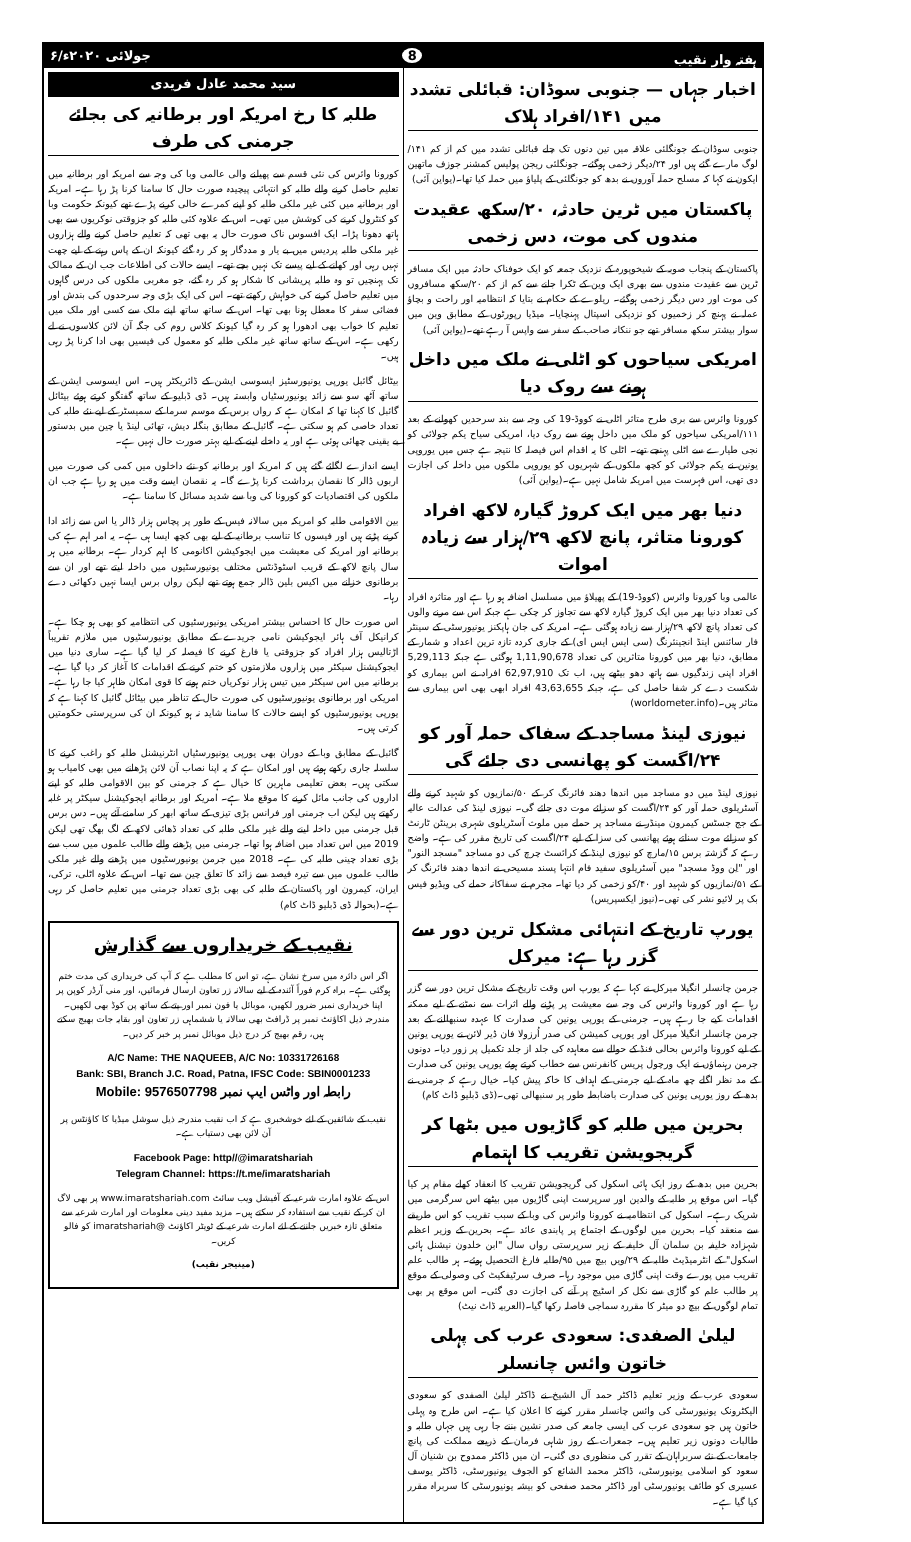۶/جولائی ۲۰۲۰ء 8 ہفتہ وار نقیب
اخبار جہاں — جنوبی سوڈان: قبائلی تشدد میں ۱۴۱/افراد ہلاک
جنوبی سوڈان کے جونگلئی علاقہ میں تین دنوں تک چلے قبائلی تشدد میں کم از کم ۱۴۱/لوگ مارے گئے ہیں اور ۲۴/دیگر زخمی ہوگئے۔ جونگلئی ریجن پولیس کمشنر جوزف ماتھین ایکون نے کہا کہ مسلح حملہ آوروں نے بدھ کو جونگلئی کے پلیاؤ میں حملہ کیا تھا۔(یواین آئی)
پاکستان میں ٹرین حادثہ، ۲۰/سکھ عقیدت مندوں کی موت، دس زخمی
پاکستان کے پنجاب صوبہ کے شیخوپورہ کے نزدیک جمعہ کو ایک خوفناک حادثہ میں ایک مسافر ٹرین سے عقیدت مندوں سے بھری ایک وین کے ٹکرا جانے سے کم از کم ۲۰/سکھ مسافروں کی موت اور دس دیگر زخمی ہوگئے۔ ریلوے کے حکام نے بتایا کہ انتظامیہ اور راحت و بچاؤ عملہ نے پہنچ کر زخمیوں کو نزدیکی اسپتال پہنچایا۔ میڈیا رپورٹوں کے مطابق وین میں سوار بیشتر سکھ مسافر تھے جو ننکانہ صاحب کے سفر سے واپس آ رہے تھے۔(یواین آئی)
امریکی سیاحوں کو اٹلی نے ملک میں داخل ہونے سے روک دیا
کورونا وائرس سے بری طرح متاثر اٹلی نے کووڈ-19 کی وجہ سے بند سرحدیں کھولنے کے بعد ۱۱۱/امریکی سیاحوں کو ملک میں داخل ہونے سے روک دیا، امریکی سیاح یکم جولائی کو نجی طیارے سے اٹلی پہنچے تھے۔ اٹلی کا یہ اقدام اس فیصلہ کا نتیجہ ہے جس میں یوروپی یونین نے یکم جولائی کو کچھ ملکوں کے شہریوں کو یوروپی ملکوں میں داخلہ کی اجازت دی تھی، اس فہرست میں امریکہ شامل نہیں ہے۔(یواین آئی)
دنیا بھر میں ایک کروڑ گیارہ لاکھ افراد کورونا متاثر، پانچ لاکھ ۲۹/ہزار سے زیادہ اموات
عالمی وبا کورونا وائرس (کووڈ-19) کے پھیلاؤ میں مسلسل اضافہ ہو رہا ہے اور متاثرہ افراد کی تعداد دنیا بھر میں ایک کروڑ گیارہ لاکھ سے تجاوز کر چکی ہے جبکہ اس سے مرنے والوں کی تعداد پانچ لاکھ ۲۹/ہزار سے زیادہ ہوگئی ہے۔ امریکہ کی جان ہاپکنز یونیورسٹی کے سینٹر فار سائنس اینڈ انجینئرنگ (سی ایس ایس ای) کے جاری کردہ تازہ ترین اعداد و شمار کے مطابق، دنیا بھر میں کورونا متاثرین کی تعداد 1,11,90,678 ہوگئی ہے جبکہ 5,29,113 افراد اپنی زندگیوں سے ہاتھ دھو بیٹھے ہیں، اب تک 62,97,910 افراد نے اس بیماری کو شکست دے کر شفا حاصل کی ہے، جبکہ 43,63,655 افراد ابھی بھی اس بیماری سے متاثر ہیں۔(worldometer.info)
نیوزی لینڈ مساجد کے سفاک حملہ آور کو ۲۴/اگست کو پھانسی دی جائے گی
نیوزی لینڈ میں دو مساجد میں اندھا دھند فائرنگ کر کے ۵۰/نمازیوں کو شہید کرنے والے آسٹریلوی حملہ آور کو ۲۴/اگست کو سزائے موت دی جائے گی۔ نیوزی لینڈ کی عدالت عالیہ کے جج جسٹس کیمرون مینڈر نے مساجد پر حملے میں ملوث آسٹریلوی شہری برینٹن ٹارنٹ کو سزائے موت سناتے ہوئے پھانسی کی سزا کے لیے ۲۴/اگست کی تاریخ مقرر کی ہے۔ واضح رہے کہ گزشتہ برس ۱۵/مارچ کو نیوزی لینڈ کے کرائسٹ چرچ کی دو مساجد "مسجد النور" اور "لِن ووڈ مسجد" میں آسٹریلوی سفید فام انتہا پسند مسیحی نے اندھا دھند فائرنگ کر کے ۵۱/نمازیوں کو شہید اور ۴۰/کو زخمی کر دیا تھا۔ مجرم نے سفاکانہ حملے کی ویڈیو فیس بک پر لائیو نشر کی تھی۔(نیوز ایکسپریس)
یورپ تاریخ کے انتہائی مشکل ترین دور سے گزر رہا ہے: میرکل
جرمن چانسلر انگیلا میرکل نے کہا ہے کہ یورپ اس وقت تاریخ کے مشکل ترین دور سے گزر رہا ہے اور کورونا وائرس کی وجہ سے معیشت پر پڑنے والے اثرات سے نمٹنے کے لیے ممکنہ اقدامات کیے جا رہے ہیں۔ جرمنی کے یورپی یونین کی صدارت کا عہدہ سنبھالنے کے بعد جرمن چانسلر انگیلا میرکل اور یورپی کمیشن کی صدر اُرزولا فان ڈیر لائن نے یورپی یونین کے لیے کورونا وائرس بحالی فنڈ کے حوالے سے معاہدہ کی جلد از جلد تکمیل پر زور دیا۔ دونوں جرمن رہنماؤں نے ایک ورچول پریس کانفرنس سے خطاب کرتے ہوئے یورپی یونین کی صدارت کے مد نظر اگلے چھ ماہ کے لیے جرمنی کے اہداف کا خاکہ پیش کیا۔ خیال رہے کہ جرمنی نے بدھ کے روز یورپی یونین کی صدارت باضابطہ طور پر سنبھالی تھی۔(ڈی ڈبلیو ڈاٹ کام)
بحرین میں طلبہ کو گاڑیوں میں بٹھا کر گریجویشن تقریب کا اہتمام
بحرین میں بدھ کے روز ایک ہائی اسکول کی گریجویشن تقریب کا انعقاد کھلے مقام پر کیا گیا۔ اس موقع پر طلبہ کے والدین اور سرپرست اپنی گاڑیوں میں بیٹھے اس سرگرمی میں شریک رہے۔ اسکول کی انتظامیہ نے کورونا وائرس کی وبا کے سبب تقریب کو اس طریقے سے منعقد کیا۔ بحرین میں لوگوں کے اجتماع پر پابندی عائد ہے۔ بحرین کے وزیر اعظم شہزادہ خلیفہ بن سلمان آل خلیفہ کے زیر سرپرستی رواں سال "ابن خلدون نیشنل ہائی اسکول" کے انٹرمیڈیٹ طلبہ کے ۲۹/ویں بیچ میں ۹۵/طلبہ فارغ التحصیل ہوئے۔ ہر طالب علم تقریب میں پورے وقت اپنی گاڑی میں موجود رہا۔ صرف سرٹیفکیٹ کی وصولی کے موقع پر طالب علم کو گاڑی سے نکل کر اسٹیج پر آنے کی اجازت دی گئی۔ اس موقع پر بھی تمام لوگوں کے بیچ دو میٹر کا مقررہ سماجی فاصلہ رکھا گیا۔(العربیہ ڈاٹ نیٹ)
لیلیٰ الصفدی: سعودی عرب کی پہلی خاتون وائس چانسلر
سعودی عرب کے وزیر تعلیم ڈاکٹر حمد آل الشیخ نے ڈاکٹر لیلیٰ الصفدی کو سعودی الیکٹرونک یونیورسٹی کی وائس چانسلر مقرر کرنے کا اعلان کیا ہے۔ اس طرح وہ پہلی خاتون ہیں جو سعودی عرب کی ایسی جامعہ کی صدر نشین بننے جا رہی ہیں جہاں طلبہ و طالبات دونوں زیر تعلیم ہیں۔ جمعرات کے روز شاہی فرمان کے ذریعے مملکت کی پانچ جامعات کے نئے سربراہان کے تقرر کی منظوری دی گئی۔ ان میں ڈاکٹر ممدوح بن شنیان آل سعود کو اسلامی یونیورسٹی، ڈاکٹر محمد الشائع کو الجوف یونیورسٹی، ڈاکٹر یوسف عسیری کو طائف یونیورسٹی اور ڈاکٹر محمد صفحی کو بیشہ یونیورسٹی کا سربراہ مقرر کیا گیا ہے۔
سید محمد عادل فریدی
طلبہ کا رخ امریکہ اور برطانیہ کی بجائے جرمنی کی طرف
کورونا وائرس کی نئی قسم سے پھیلنے والی عالمی وبا کی وجہ سے امریکہ اور برطانیہ میں تعلیم حاصل کرنے والے طلبہ کو انتہائی پیچیدہ صورت حال کا سامنا کرنا پڑ رہا ہے۔ امریکہ اور برطانیہ میں کئی غیر ملکی طلبہ کو اپنے کمرے خالی کرنے پڑے تھے کیونکہ حکومت وبا کو کنٹرول کرنے کی کوشش میں تھی۔ اس کے علاوہ کئی طلبہ کو جزوقتی نوکریوں سے بھی ہاتھ دھونا پڑا۔ ایک افسوس ناک صورت حال یہ بھی تھی کہ تعلیم حاصل کرنے والے ہزاروں غیر ملکی طلبہ پردیس میں بے یار و مددگار ہو کر رہ گئے کیونکہ ان کے پاس رہنے کے لیے چھت نہیں رہی اور کھانے کے لیے پیسے تک نہیں بچے تھے۔ ایسے حالات کی اطلاعات جب ان کے ممالک تک پہنچیں تو وہ طلبہ پریشانی کا شکار ہو کر رہ گئے، جو مغربی ملکوں کی درس گاہوں میں تعلیم حاصل کرنے کی خواہش رکھتے تھے۔ اس کی ایک بڑی وجہ سرحدوں کی بندش اور فضائی سفر کا معطل ہونا بھی تھا۔ اس کے ساتھ ساتھ اپنے ملک سے کسی اور ملک میں تعلیم کا خواب بھی ادھورا ہو کر رہ گیا کیونکہ کلاس روم کی جگہ آن لائن کلاسوں نے لے رکھی ہے۔ اس کے ساتھ ساتھ غیر ملکی طلبہ کو معمول کی فیسیں بھی ادا کرنا پڑ رہی ہیں۔
بیٹائل گائبل یورپی یونیورسٹیز ایسوسی ایشن کے ڈائریکٹر ہیں۔ اس ایسوسی ایشن کے ساتھ آٹھ سو سے زائد یونیورسٹیاں وابستہ ہیں۔ ڈی ڈبلیو کے ساتھ گفتگو کرتے ہوئے بیٹائل گائبل کا کہنا تھا کہ امکان ہے کہ رواں برس کے موسم سرما کے سمیسٹر کے لیے نئے طلبہ کی تعداد خاصی کم ہو سکتی ہے۔ گائبل کے مطابق بنگلہ دیش، تھائی لینڈ یا چین میں بدستور بے یقینی چھائی ہوئی ہے اور یہ داخلے لینے کے لیے بہتر صورت حال نہیں ہے۔
ایسے اندازے لگائے گئے ہیں کہ امریکہ اور برطانیہ کو نئے داخلوں میں کمی کی صورت میں اربوں ڈالر کا نقصان برداشت کرنا پڑے گا۔ یہ نقصان ایسے وقت میں ہو رہا ہے جب ان ملکوں کی اقتصادیات کو کورونا کی وبا سے شدید مسائل کا سامنا ہے۔
بین الاقوامی طلبہ کو امریکہ میں سالانہ فیس کے طور پر پچاس ہزار ڈالر یا اس سے زائد ادا کرنے پڑتے ہیں اور فیسوں کا تناسب برطانیہ کے لیے بھی کچھ ایسا ہی ہے۔ یہ امر اہم ہے کی برطانیہ اور امریکہ کی معیشت میں ایجوکیشن اکانومی کا اہم کردار ہے۔ برطانیہ میں ہر سال پانچ لاکھ کے قریب اسٹوڈنٹس مختلف یونیورسٹیوں میں داخلہ لیتے تھے اور ان سے برطانوی خزانے میں اکیس بلین ڈالر جمع ہوتے تھے لیکن رواں برس ایسا نہیں دکھائی دے رہا۔
اس صورت حال کا احساس بیشتر امریکی یونیورسٹیوں کی انتظامیہ کو بھی ہو چکا ہے۔ کرانیکل آف ہائر ایجوکیشن نامی جریدے کے مطابق یونیورسٹیوں میں ملازم تقریباً اڑتالیس ہزار افراد کو جزوقتی یا فارغ کرنے کا فیصلہ کر لیا گیا ہے۔ ساری دنیا میں ایجوکیشنل سیکٹر میں ہزاروں ملازمتوں کو ختم کرنے کے اقدامات کا آغاز کر دیا گیا ہے۔ برطانیہ میں اس سیکٹر میں تیس ہزار نوکریاں ختم ہونے کا قوی امکان ظاہر کیا جا رہا ہے۔ امریکی اور برطانوی یونیورسٹیوں کی صورت حال کے تناظر میں بیٹائل گائبل کا کہنا ہے کہ یورپی یونیورسٹیوں کو ایسے حالات کا سامنا شاید نہ ہو کیونکہ ان کی سرپرستی حکومتیں کرتی ہیں۔
گائبل کے مطابق وبا کے دوران بھی یورپی یونیورسٹیاں انٹرنیشنل طلبہ کو راغب کرنے کا سلسلہ جاری رکھے ہوئے ہیں اور امکان ہے کہ یہ اپنا نصاب آن لائن پڑھانے میں بھی کامیاب ہو سکتی ہیں۔ بعض تعلیمی ماہرین کا خیال ہے کہ جرمنی کو بین الاقوامی طلبہ کو اپنے اداروں کی جانب مائل کرنے کا موقع ملا ہے۔ امریکہ اور برطانیہ ایجوکیشنل سیکٹر پر غلبہ رکھتے ہیں لیکن اب جرمنی اور فرانس بڑی تیزی کے ساتھ ابھر کر سامنے آئے ہیں۔ دس برس قبل جرمنی میں داخلہ لینے والے غیر ملکی طلبہ کی تعداد ڈھائی لاکھ کے لگ بھگ تھی لیکن 2019 میں اس تعداد میں اضافہ ہوا تھا۔ جرمنی میں پڑھنے والے طالب علموں میں سب سے بڑی تعداد چینی طلبہ کی ہے۔ 2018 میں جرمن یونیورسٹیوں میں پڑھنے والے غیر ملکی طالب علموں میں سے تیرہ فیصد سے زائد کا تعلق چین سے تھا۔ اس کے علاوہ اٹلی، ترکی، ایران، کیمرون اور پاکستان کے طلبہ کی بھی بڑی تعداد جرمنی میں تعلیم حاصل کر رہی ہے۔(بحوالہ ڈی ڈبلیو ڈاٹ کام)
نقیب کے خریداروں سے گذارش
اگر اس دائرہ میں سرخ نشان ہے، تو اس کا مطلب ہے کہ آپ کی خریداری کی مدت ختم ہوگئی ہے۔ براہ کرم فوراً آئندہ کے لیے سالانہ زر تعاون ارسال فرمائیں، اور منی آرڈر کوپن پر اپنا خریداری نمبر ضرور لکھیں، موبائل یا فون نمبر اور پتے کے ساتھ پن کوڈ بھی لکھیں۔ مندرجہ ذیل اکاؤنٹ نمبر پر ڈرافٹ بھی سالانہ یا ششماہی زر تعاون اور بقایہ جات بھیج سکتے ہیں، رقم بھیج کر درج ذیل موبائل نمبر پر خبر کر دیں۔
A/C Name: THE NAQUEEB, A/C No: 10331726168
Bank: SBI, Branch J.C. Road, Patna, IFSC Code: SBIN0001233
Mobile: 9576507798 رابطہ اور واٹس ایپ نمبر
نقیب کے شائقین کے لئے خوشخبری ہے کہ اب نقیب مندرجہ ذیل سوشل میڈیا کا کاؤنٹس پر آن لائن بھی دستیاب ہے۔
Facebook Page: http//@imaratshariah
Telegram Channel: https://t.me/imaratshariah
اس کے علاوہ امارت شرعیہ کے آفیشل ویب سائٹ www.imaratshariah.com پر بھی لاگ ان کر کے نقیب سے استفادہ کر سکتے ہیں۔ مزید مفید دینی معلومات اور امارت شرعیہ سے متعلق تازہ خبریں جاننے کے لئے امارت شرعیہ کے ٹویٹر اکاؤنٹ @imaratshariah کو فالو کریں۔
(مینیجر نقیب)